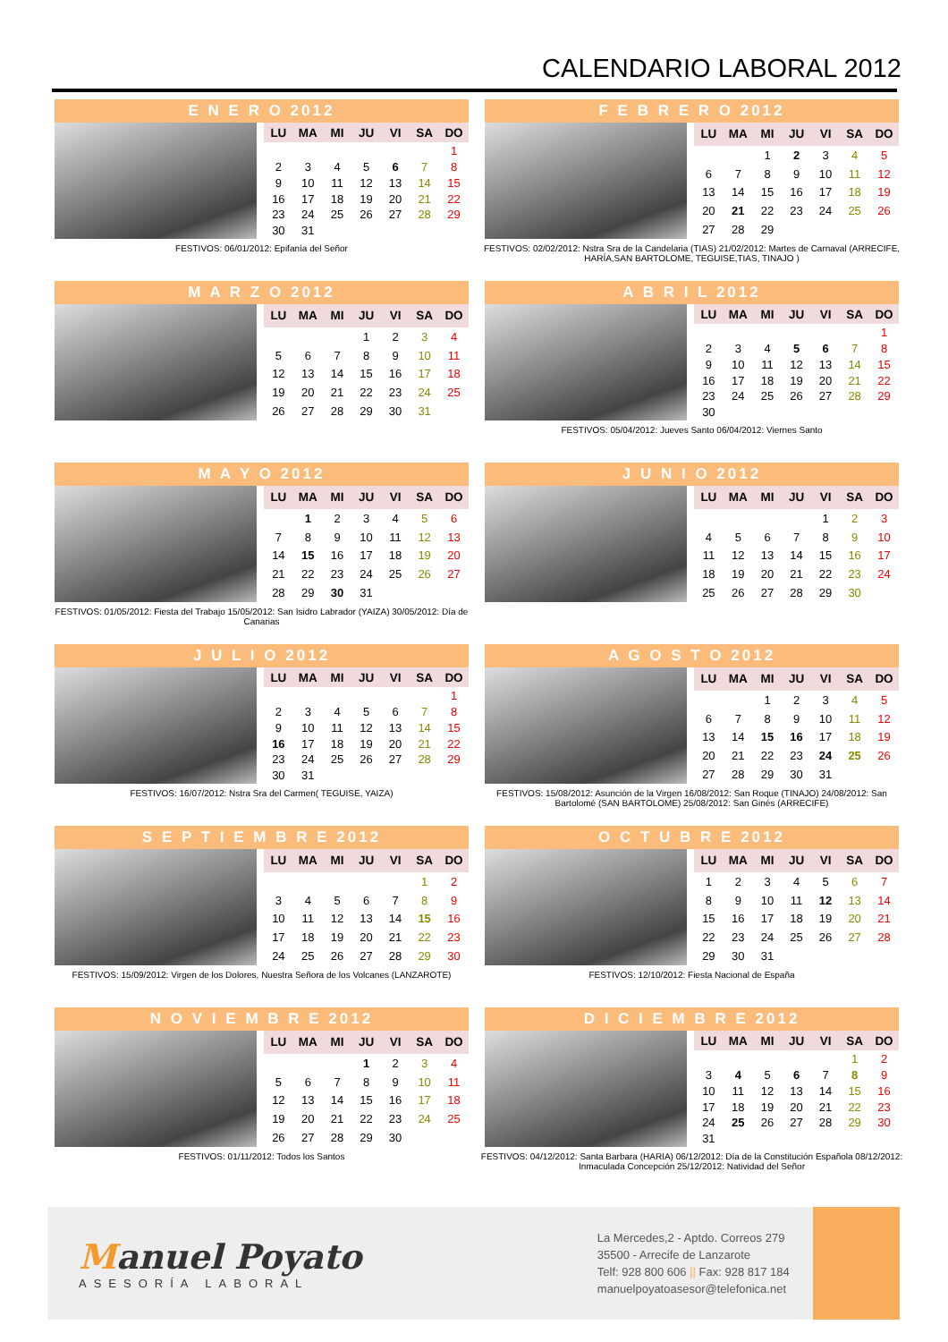CALENDARIO LABORAL 2012
E N E R O 2012
| LU | MA | MI | JU | VI | SA | DO |
| --- | --- | --- | --- | --- | --- | --- |
| | | | | | | 1 |
| 2 | 3 | 4 | 5 | 6 | 7 | 8 |
| 9 | 10 | 11 | 12 | 13 | 14 | 15 |
| 16 | 17 | 18 | 19 | 20 | 21 | 22 |
| 23 | 24 | 25 | 26 | 27 | 28 | 29 |
| 30 | 31 | | | | | |
FESTIVOS: 06/01/2012: Epifanía del Señor
F E B R E R O 2012
| LU | MA | MI | JU | VI | SA | DO |
| --- | --- | --- | --- | --- | --- | --- |
| | | 1 | 2 | 3 | 4 | 5 |
| 6 | 7 | 8 | 9 | 10 | 11 | 12 |
| 13 | 14 | 15 | 16 | 17 | 18 | 19 |
| 20 | 21 | 22 | 23 | 24 | 25 | 26 |
| 27 | 28 | 29 | | | | |
FESTIVOS: 02/02/2012: Nstra Sra de la Candelaria (TIAS) 21/02/2012: Martes de Carnaval (ARRECIFE, HARÍA,SAN BARTOLOME, TEGUISE,TIAS, TINAJO )
M A R Z O 2012
| LU | MA | MI | JU | VI | SA | DO |
| --- | --- | --- | --- | --- | --- | --- |
| | | | 1 | 2 | 3 | 4 |
| 5 | 6 | 7 | 8 | 9 | 10 | 11 |
| 12 | 13 | 14 | 15 | 16 | 17 | 18 |
| 19 | 20 | 21 | 22 | 23 | 24 | 25 |
| 26 | 27 | 28 | 29 | 30 | 31 | |
A B R I L 2012
| LU | MA | MI | JU | VI | SA | DO |
| --- | --- | --- | --- | --- | --- | --- |
| | | | | | | 1 |
| 2 | 3 | 4 | 5 | 6 | 7 | 8 |
| 9 | 10 | 11 | 12 | 13 | 14 | 15 |
| 16 | 17 | 18 | 19 | 20 | 21 | 22 |
| 23 | 24 | 25 | 26 | 27 | 28 | 29 |
| 30 | | | | | | |
FESTIVOS: 05/04/2012: Jueves Santo 06/04/2012: Viernes Santo
M A Y O 2012
| LU | MA | MI | JU | VI | SA | DO |
| --- | --- | --- | --- | --- | --- | --- |
| | 1 | 2 | 3 | 4 | 5 | 6 |
| 7 | 8 | 9 | 10 | 11 | 12 | 13 |
| 14 | 15 | 16 | 17 | 18 | 19 | 20 |
| 21 | 22 | 23 | 24 | 25 | 26 | 27 |
| 28 | 29 | 30 | 31 | | | |
FESTIVOS: 01/05/2012: Fiesta del Trabajo 15/05/2012: San Isidro Labrador (YAIZA) 30/05/2012: Día de Canarias
J U N I O 2012
| LU | MA | MI | JU | VI | SA | DO |
| --- | --- | --- | --- | --- | --- | --- |
| | | | | 1 | 2 | 3 |
| 4 | 5 | 6 | 7 | 8 | 9 | 10 |
| 11 | 12 | 13 | 14 | 15 | 16 | 17 |
| 18 | 19 | 20 | 21 | 22 | 23 | 24 |
| 25 | 26 | 27 | 28 | 29 | 30 | |
J U L I O 2012
| LU | MA | MI | JU | VI | SA | DO |
| --- | --- | --- | --- | --- | --- | --- |
| | | | | | | 1 |
| 2 | 3 | 4 | 5 | 6 | 7 | 8 |
| 9 | 10 | 11 | 12 | 13 | 14 | 15 |
| 16 | 17 | 18 | 19 | 20 | 21 | 22 |
| 23 | 24 | 25 | 26 | 27 | 28 | 29 |
| 30 | 31 | | | | | |
FESTIVOS: 16/07/2012: Nstra Sra del Carmen( TEGUISE, YAIZA)
A G O S T O 2012
| LU | MA | MI | JU | VI | SA | DO |
| --- | --- | --- | --- | --- | --- | --- |
| | | 1 | 2 | 3 | 4 | 5 |
| 6 | 7 | 8 | 9 | 10 | 11 | 12 |
| 13 | 14 | 15 | 16 | 17 | 18 | 19 |
| 20 | 21 | 22 | 23 | 24 | 25 | 26 |
| 27 | 28 | 29 | 30 | 31 | | |
FESTIVOS: 15/08/2012: Asunción de la Virgen 16/08/2012: San Roque (TINAJO) 24/08/2012: San Bartolomé (SAN BARTOLOME) 25/08/2012: San Ginés (ARRECIFE)
S E P T I E M B R E 2012
| LU | MA | MI | JU | VI | SA | DO |
| --- | --- | --- | --- | --- | --- | --- |
| | | | | | 1 | 2 |
| 3 | 4 | 5 | 6 | 7 | 8 | 9 |
| 10 | 11 | 12 | 13 | 14 | 15 | 16 |
| 17 | 18 | 19 | 20 | 21 | 22 | 23 |
| 24 | 25 | 26 | 27 | 28 | 29 | 30 |
FESTIVOS: 15/09/2012: Virgen de los Dolores, Nuestra Señora de los Volcanes (LANZAROTE)
O C T U B R E 2012
| LU | MA | MI | JU | VI | SA | DO |
| --- | --- | --- | --- | --- | --- | --- |
| 1 | 2 | 3 | 4 | 5 | 6 | 7 |
| 8 | 9 | 10 | 11 | 12 | 13 | 14 |
| 15 | 16 | 17 | 18 | 19 | 20 | 21 |
| 22 | 23 | 24 | 25 | 26 | 27 | 28 |
| 29 | 30 | 31 | | | | |
FESTIVOS: 12/10/2012: Fiesta Nacional de España
N O V I E M B R E 2012
| LU | MA | MI | JU | VI | SA | DO |
| --- | --- | --- | --- | --- | --- | --- |
| | | | 1 | 2 | 3 | 4 |
| 5 | 6 | 7 | 8 | 9 | 10 | 11 |
| 12 | 13 | 14 | 15 | 16 | 17 | 18 |
| 19 | 20 | 21 | 22 | 23 | 24 | 25 |
| 26 | 27 | 28 | 29 | 30 | | |
FESTIVOS: 01/11/2012: Todos los Santos
D I C I E M B R E 2012
| LU | MA | MI | JU | VI | SA | DO |
| --- | --- | --- | --- | --- | --- | --- |
| | | | | | 1 | 2 |
| 3 | 4 | 5 | 6 | 7 | 8 | 9 |
| 10 | 11 | 12 | 13 | 14 | 15 | 16 |
| 17 | 18 | 19 | 20 | 21 | 22 | 23 |
| 24 | 25 | 26 | 27 | 28 | 29 | 30 |
| 31 | | | | | | |
FESTIVOS: 04/12/2012: Santa Barbara (HARIA) 06/12/2012: Día de la Constitución Española 08/12/2012: Inmaculada Concepción 25/12/2012: Natividad del Señor
Manuel Poyato
ASESORÍA LABORAL
La Mercedes,2 - Aptdo. Correos 279
35500 - Arrecife de Lanzarote
Telf: 928 800 606 || Fax: 928 817 184
manuelpoyatoasesor@telefonica.net